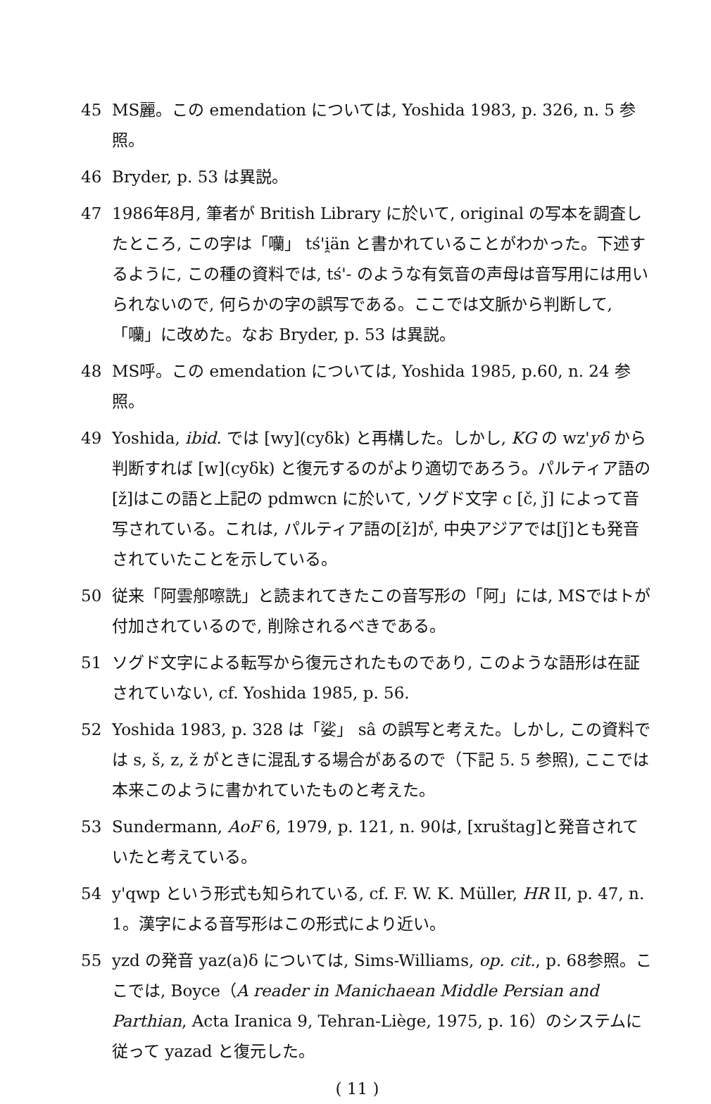45 MS麗。この emendation については, Yoshida 1983, p. 326, n. 5 参照。
46 Bryder, p. 53 は異説。
47 1986年8月, 筆者が British Library に於いて, original の写本を調査したところ, この字は「囒」 tś'i̯än と書かれていることがわかった。下述するように, この種の資料では, tś'- のような有気音の声母は音写用には用いられないので, 何らかの字の誤写である。ここでは文脈から判断して,「囒」に改めた。なお Bryder, p. 53 は異説。
48 MS呼。この emendation については, Yoshida 1985, p.60, n. 24 参照。
49 Yoshida, ibid. では [wy](cyδk) と再構した。しかし, KG の wz'yδ から判断すれば [w](cyδk) と復元するのがより適切であろう。パルティア語の[ž]はこの語と上記の pdmwcn に於いて, ソグド文字 c [č, ǰ] によって音写されている。これは, パルティア語の[ž]が, 中央アジアでは[ǰ]とも発音されていたことを示している。
50 従来「阿雲郍嚓詵」と読まれてきたこの音写形の「阿」には, MSではトが付加されているので, 削除されるべきである。
51 ソグド文字による転写から復元されたものであり, このような語形は在証されていない, cf. Yoshida 1985, p. 56.
52 Yoshida 1983, p. 328 は「娑」 sâ の誤写と考えた。しかし, この資料では s, š, z, ž がときに混乱する場合があるので（下記 5. 5 参照), ここでは本来このように書かれていたものと考えた。
53 Sundermann, AoF 6, 1979, p. 121, n. 90は, [xruštag]と発音されていたと考えている。
54 y'qwp という形式も知られている, cf. F. W. K. Müller, HR II, p. 47, n. 1。漢字による音写形はこの形式により近い。
55 yzd の発音 yaz(a)δ については, Sims-Williams, op. cit., p. 68参照。ここでは, Boyce（A reader in Manichaean Middle Persian and Parthian, Acta Iranica 9, Tehran-Liège, 1975, p. 16）のシステムに従って yazad と復元した。
( 11 )